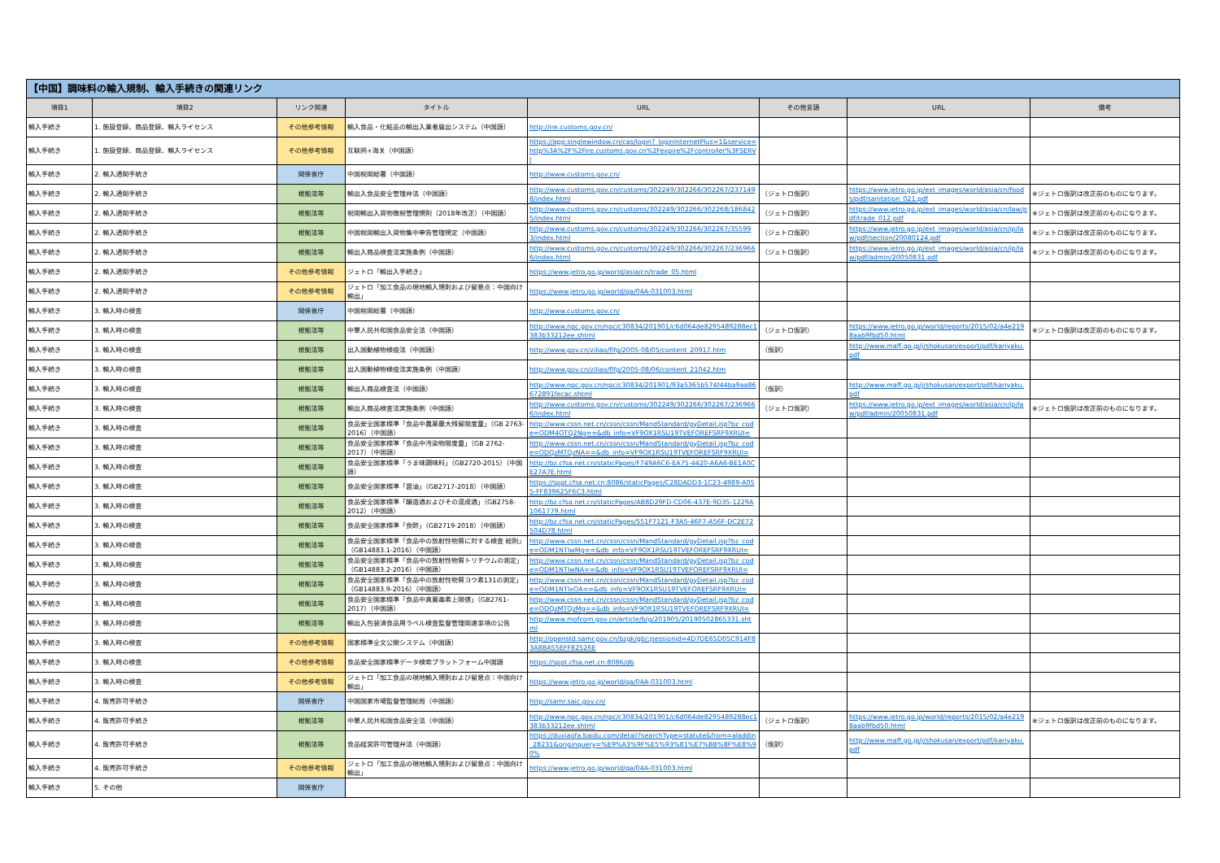| 【中国】調味料の輸入規制、輸入手続きの関連リンク | | | | | | | |
| 項目1 | 項目2 | リンク関連 | タイトル | URL | その他言語 | URL | 備考 |
| 輸入手続き | 1. 施設登録、商品登録、輸入ライセンス | その他参考情報 | 輸入食品・化粧品の輸出入業者届出システム（中国語） | http://ire.customs.gov.cn/ | | | |
| 輸入手続き | 1. 施設登録、商品登録、輸入ライセンス | その他参考情報 | 互联网+海关（中国語） | https://app.singlewindow.cn/cas/login?_loginInternetPlus=1&service=http%3A%2F%2Fire.customs.gov.cn%2Fexpire%2Fcontroller%3FSERVI | | | |
| 輸入手続き | 2. 輸入通関手続き | 関係省庁 | 中国税関総署（中国語） | http://www.customs.gov.cn/ | | | |
| 輸入手続き | 2. 輸入通関手続き | 根拠法等 | 輸出入食品安全管理弁法（中国語） | http://www.customs.gov.cn/customs/302249/302266/302267/2371498/index.html | （ジェトロ仮訳） | https://www.jetro.go.jp/ext_images/world/asia/cn/foods/pdf/sanitation_021.pdf | ※ジェトロ仮訳は改正前のものになります。 |
| 輸入手続き | 2. 輸入通関手続き | 根拠法等 | 税関輸出入貨物徴税管理規則（2018年改正）（中国語） | http://www.customs.gov.cn/customs/302249/302266/302268/1868425/index.html | （ジェトロ仮訳） | https://www.jetro.go.jp/ext_images/world/asia/cn/law/pdf/trade_012.pdf | ※ジェトロ仮訳は改正前のものになります。 |
| 輸入手続き | 2. 輸入通関手続き | 根拠法等 | 中国税関輸出入貨物集中申告管理規定（中国語） | http://www.customs.gov.cn/customs/302249/302266/302267/355993/index.html | （ジェトロ仮訳） | https://www.jetro.go.jp/ext_images/world/asia/cn/ip/law/pdf/section/20080124.pdf | ※ジェトロ仮訳は改正前のものになります。 |
| 輸入手続き | 2. 輸入通関手続き | 根拠法等 | 輸出入商品検査法実施条例（中国語） | http://www.customs.gov.cn/customs/302249/302266/302267/2369666/index.html | （ジェトロ仮訳） | https://www.jetro.go.jp/ext_images/world/asia/cn/ip/law/pdf/admin/20050831.pdf | ※ジェトロ仮訳は改正前のものになります。 |
| 輸入手続き | 2. 輸入通関手続き | その他参考情報 | ジェトロ「輸出入手続き」 | https://www.jetro.go.jp/world/asia/cn/trade_05.html | | | |
| 輸入手続き | 2. 輸入通関手続き | その他参考情報 | ジェトロ「加工食品の現地輸入規則および留意点：中国向け輸出」 | https://www.jetro.go.jp/world/qa/04A-031003.html | | | |
| 輸入手続き | 3. 輸入時の検査 | 関係省庁 | 中国税関総署（中国語） | http://www.customs.gov.cn/ | | | |
| 輸入手続き | 3. 輸入時の検査 | 根拠法等 | 中華人民共和国食品安全法（中国語） | http://www.npc.gov.cn/npc/c30834/201901/c6d064de8295489288ec1383b33212ee.shtml | （ジェトロ仮訳） | https://www.jetro.go.jp/world/reports/2015/02/a4e2198aab9fbd50.html | ※ジェトロ仮訳は改正前のものになります。 |
| 輸入手続き | 3. 輸入時の検査 | 根拠法等 | 出入国動植物検疫法（中国語） | http://www.gov.cn/ziliao/flfg/2005-08/05/content_20917.htm | （仮訳） | http://www.maff.go.jp/j/shokusan/export/pdf/kariyaku.pdf | |
| 輸入手続き | 3. 輸入時の検査 | 根拠法等 | 出入国動植物検疫法実施条例（中国語） | http://www.gov.cn/ziliao/flfg/2005-08/06/content_21042.htm | | | |
| 輸入手続き | 3. 輸入時の検査 | 根拠法等 | 輸出入商品検査法（中国語） | http://www.npc.gov.cn/npc/c30834/201901/93a5365b574f44ba9aa86672891fecac.shtml | （仮訳） | http://www.maff.go.jp/j/shokusan/export/pdf/kariyaku.pdf | |
| 輸入手続き | 3. 輸入時の検査 | 根拠法等 | 輸出入商品検査法実施条例（中国語） | http://www.customs.gov.cn/customs/302249/302266/302267/2369666/index.html | （ジェトロ仮訳） | https://www.jetro.go.jp/ext_images/world/asia/cn/ip/law/pdf/admin/20050831.pdf | ※ジェトロ仮訳は改正前のものになります。 |
| 輸入手続き | 3. 輸入時の検査 | 根拠法等 | 食品安全国家標準「食品中農薬最大残留限度量」（GB 2763-2016）（中国語） | http://www.cssn.net.cn/cssn/cssn/MandStandard/gyDetail.jsp?bz_code=ODM4OTQ2Ng==&db_info=VF9OX1RSU19TVEFOREFSRF9XRUI= | | | |
| 輸入手続き | 3. 輸入時の検査 | 根拠法等 | 食品安全国家標準「食品中汚染物限度量」（GB 2762-2017）（中国語） | http://www.cssn.net.cn/cssn/cssn/MandStandard/gyDetail.jsp?bz_code=ODQzMTQzNA==&db_info=VF9OX1RSU19TVEFOREFSRF9XRUI= | | | |
| 輸入手続き | 3. 輸入時の検査 | 根拠法等 | 食品安全国家標準「うま味調味料」（GB2720-2015）（中国語） | http://bz.cfsa.net.cn/staticPages/F749A6C6-EA75-4420-A6A6-BE1A0CE27A7E.html | | | |
| 輸入手続き | 3. 輸入時の検査 | 根拠法等 | 食品安全国家標準「醤油」（GB2717-2018）（中国語） | https://sppt.cfsa.net.cn:8086/staticPages/C28DADD3-1C23-4989-A055-FF839625F6C3.html | | | |
| 輸入手続き | 3. 輸入時の検査 | 根拠法等 | 食品安全国家標準「醸造酒およびその混成酒」（GB2758-2012）（中国語） | http://bz.cfsa.net.cn/staticPages/AB8D29FD-CD06-437E-9D35-1229A1061779.html | | | |
| 輸入手続き | 3. 輸入時の検査 | 根拠法等 | 食品安全国家標準「食酢」（GB2719-2018）（中国語） | http://bz.cfsa.net.cn/staticPages/551F7121-F3A5-46F7-A56F-DC2E72504D78.html | | | |
| 輸入手続き | 3. 輸入時の検査 | 根拠法等 | 食品安全国家標準「食品中の放射性物質に対する検査 総則」（GB14883.1-2016）（中国語） | http://www.cssn.net.cn/cssn/cssn/MandStandard/gyDetail.jsp?bz_code=ODM1NTIwMg==&db_info=VF9OX1RSU19TVEFOREFSRF9XRUI= | | | |
| 輸入手続き | 3. 輸入時の検査 | 根拠法等 | 食品安全国家標準「食品中の放射性物質トリチウムの測定」（GB14883.2-2016）（中国語） | http://www.cssn.net.cn/cssn/cssn/MandStandard/gyDetail.jsp?bz_code=ODM1NTIwNA==&db_info=VF9OX1RSU19TVEFOREFSRF9XRUI= | | | |
| 輸入手続き | 3. 輸入時の検査 | 根拠法等 | 食品安全国家標準「食品中の放射性物質ヨウ素131の測定」（GB14883.9-2016）（中国語） | http://www.cssn.net.cn/cssn/cssn/MandStandard/gyDetail.jsp?bz_code=ODM1NTIxOA==&db_info=VF9OX1RSU19TVEFOREFSRF9XRUI= | | | |
| 輸入手続き | 3. 輸入時の検査 | 根拠法等 | 食品安全国家標準「食品中真菌毒素上限値」（GB2761-2017）（中国語） | http://www.cssn.net.cn/cssn/cssn/MandStandard/gyDetail.jsp?bz_code=ODQzMTQzMg==&db_info=VF9OX1RSU19TVEFOREFSRF9XRUI= | | | |
| 輸入手続き | 3. 輸入時の検査 | 根拠法等 | 輸出入包装済食品用ラベル検査監督管理関連事項の公告 | http://www.mofcom.gov.cn/article/b/g/201905/20190502865331.shtml | | | |
| 輸入手続き | 3. 輸入時の検査 | その他参考情報 | 国家標準全文公開システム（中国語） | http://openstd.samr.gov.cn/bzgk/gb/;jsessionid=4D7DE65D05C914F83A8BA55EFF82526E | | | |
| 輸入手続き | 3. 輸入時の検査 | その他参考情報 | 食品安全国家標準データ検索プラットフォーム中国語 | https://sppt.cfsa.net.cn:8086/db | | | |
| 輸入手続き | 3. 輸入時の検査 | その他参考情報 | ジェトロ「加工食品の現地輸入規則および留意点：中国向け輸出」 | https://www.jetro.go.jp/world/qa/04A-031003.html | | | |
| 輸入手続き | 4. 販売許可手続き | 関係省庁 | 中国国家市場監督管理総局（中国語） | http://samr.saic.gov.cn/ | | | |
| 輸入手続き | 4. 販売許可手続き | 根拠法等 | 中華人民共和国食品安全法（中国語） | http://www.npc.gov.cn/npc/c30834/201901/c6d064de8295489288ec1383b33212ee.shtml | （ジェトロ仮訳） | https://www.jetro.go.jp/world/reports/2015/02/a4e2198aab9fbd50.html | ※ジェトロ仮訳は改正前のものになります。 |
| 輸入手続き | 4. 販売許可手続き | 根拠法等 | 食品経営許可管理弁法（中国語） | https://duxiaofa.baidu.com/detail?searchType=statute&from=aladdin_28231&originquery=%E9%A3%9F%E5%93%81%E7%BB%8F%E8%90% | （仮訳） | http://www.maff.go.jp/j/shokusan/export/pdf/kariyaku.pdf | |
| 輸入手続き | 4. 販売許可手続き | その他参考情報 | ジェトロ「加工食品の現地輸入規則および留意点：中国向け輸出」 | https://www.jetro.go.jp/world/qa/04A-031003.html | | | |
| 輸入手続き | 5. その他 | 関係省庁 | | | | | |